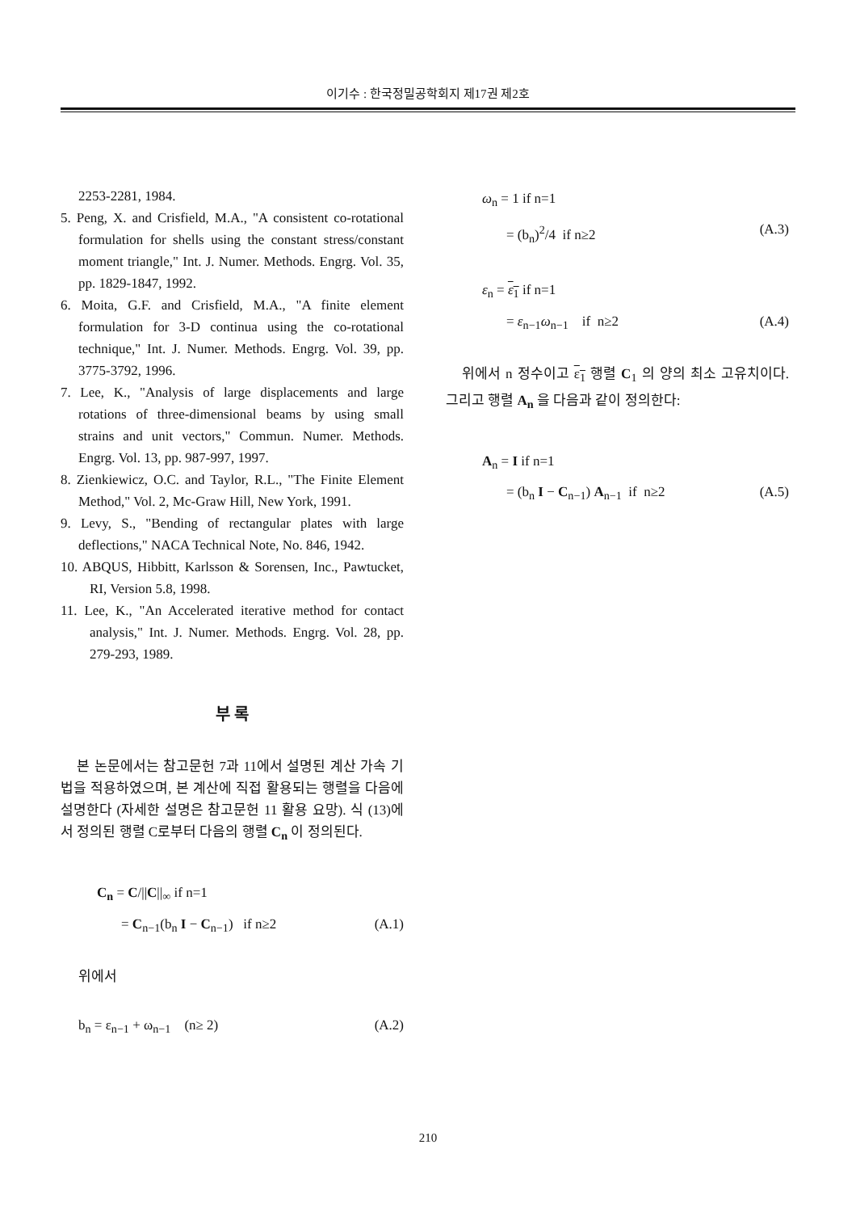이기수 : 한국정밀공학회지 제17권 제2호
2253-2281, 1984.
5. Peng, X. and Crisfield, M.A., "A consistent co-rotational formulation for shells using the constant stress/constant moment triangle," Int. J. Numer. Methods. Engrg. Vol. 35, pp. 1829-1847, 1992.
6. Moita, G.F. and Crisfield, M.A., "A finite element formulation for 3-D continua using the co-rotational technique," Int. J. Numer. Methods. Engrg. Vol. 39, pp. 3775-3792, 1996.
7. Lee, K., "Analysis of large displacements and large rotations of three-dimensional beams by using small strains and unit vectors," Commun. Numer. Methods. Engrg. Vol. 13, pp. 987-997, 1997.
8. Zienkiewicz, O.C. and Taylor, R.L., "The Finite Element Method," Vol. 2, Mc-Graw Hill, New York, 1991.
9. Levy, S., "Bending of rectangular plates with large deflections," NACA Technical Note, No. 846, 1942.
10. ABQUS, Hibbitt, Karlsson & Sorensen, Inc., Pawtucket, RI, Version 5.8, 1998.
11. Lee, K., "An Accelerated iterative method for contact analysis," Int. J. Numer. Methods. Engrg. Vol. 28, pp. 279-293, 1989.
부 록
본 논문에서는 참고문헌 7과 11에서 설명된 계산 가속 기법을 적용하였으며, 본 계산에 직접 활용되는 행렬을 다음에 설명한다 (자세한 설명은 참고문헌 11 활용 요망). 식 (13)에서 정의된 행렬 C로부터 다음의 행렬 C<sub>n</sub> 이 정의된다.
C<sub>n</sub> = C/||C||<sub>∞</sub> if n=1
= C<sub>n−1</sub>(b<sub>n</sub> I − C<sub>n−1</sub>) if n≥2 (A.1)
위에서
b<sub>n</sub> = ε<sub>n−1</sub> + ω<sub>n−1</sub> (n≥ 2) (A.2)
ω<sub>n</sub> = 1 if n=1
= (b<sub>n</sub>)<sup>2</sup>/4 if n≥2 (A.3)
ε<sub>n</sub> = ε<sub>1</sub> if n=1
= ε<sub>n−1</sub>ω<sub>n−1</sub> if n≥2 (A.4)
위에서 n 정수이고 ε<sub>1</sub> 행렬 C<sub>1</sub> 의 양의 최소 고유치이다. 그리고 행렬 A<sub>n</sub> 을 다음과 같이 정의한다:
A<sub>n</sub> = I if n=1
= (b<sub>n</sub> I − C<sub>n−1</sub>) A<sub>n−1</sub> if n≥2 (A.5)
210